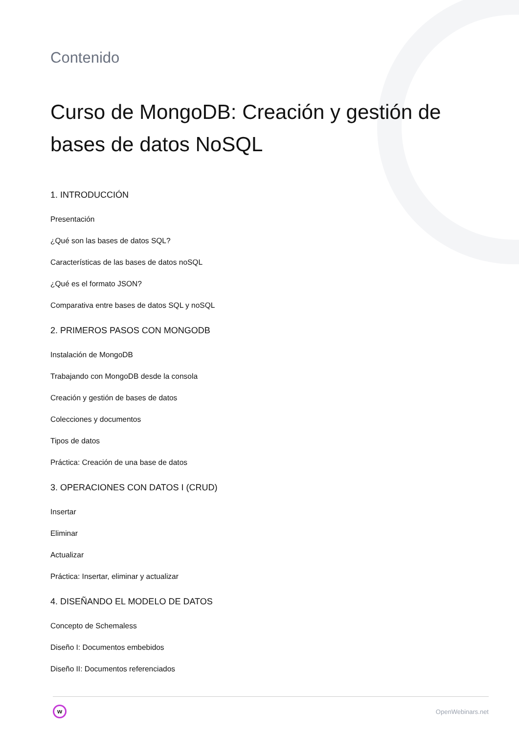Contenido
Curso de MongoDB: Creación y gestión de bases de datos NoSQL
1. INTRODUCCIÓN
Presentación
¿Qué son las bases de datos SQL?
Características de las bases de datos noSQL
¿Qué es el formato JSON?
Comparativa entre bases de datos SQL y noSQL
2. PRIMEROS PASOS CON MONGODB
Instalación de MongoDB
Trabajando con MongoDB desde la consola
Creación y gestión de bases de datos
Colecciones y documentos
Tipos de datos
Práctica: Creación de una base de datos
3. OPERACIONES CON DATOS I (CRUD)
Insertar
Eliminar
Actualizar
Práctica: Insertar, eliminar y actualizar
4. DISEÑANDO EL MODELO DE DATOS
Concepto de Schemaless
Diseño I: Documentos embebidos
Diseño II: Documentos referenciados
w
OpenWebinars.net